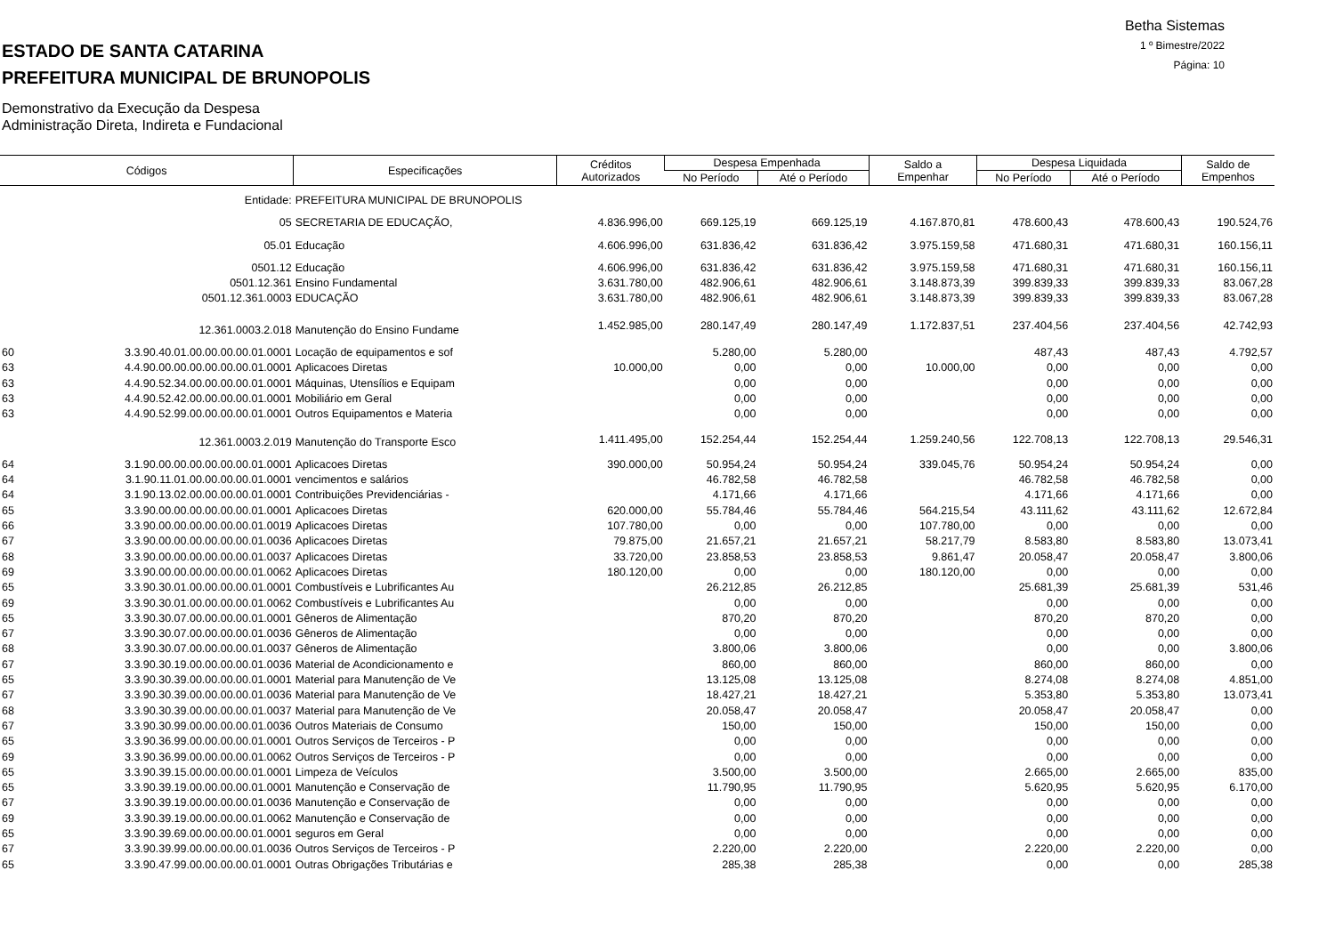ESTADO DE SANTA CATARINA
PREFEITURA MUNICIPAL DE BRUNOPOLIS
Demonstrativo da Execução da Despesa
Administração Direta, Indireta e Fundacional
Betha Sistemas
1 º Bimestre/2022
Página: 10
| Códigos | | Especificações | Créditos Autorizados | Despesa Empenhada | | Saldo a Empenhar | Despesa Liquidada | | Saldo de Empenhos |
| --- | --- | --- | --- | --- | --- | --- | --- | --- | --- |
| | | | | No Período | Até o Período | | No Período | Até o Período | |
| | Entidade: | PREFEITURA MUNICIPAL DE BRUNOPOLIS | | | | | | | |
| | 05 | SECRETARIA DE EDUCAÇÃO, | 4.836.996,00 | 669.125,19 | 669.125,19 | 4.167.870,81 | 478.600,43 | 478.600,43 | 190.524,76 |
| | 05.01 | Educação | 4.606.996,00 | 631.836,42 | 631.836,42 | 3.975.159,58 | 471.680,31 | 471.680,31 | 160.156,11 |
| | 0501.12 | Educação | 4.606.996,00 | 631.836,42 | 631.836,42 | 3.975.159,58 | 471.680,31 | 471.680,31 | 160.156,11 |
| | 0501.12.361 | Ensino Fundamental | 3.631.780,00 | 482.906,61 | 482.906,61 | 3.148.873,39 | 399.839,33 | 399.839,33 | 83.067,28 |
| | 0501.12.361.0003 | EDUCAÇÃO | 3.631.780,00 | 482.906,61 | 482.906,61 | 3.148.873,39 | 399.839,33 | 399.839,33 | 83.067,28 |
| | 12.361.0003.2.018 | Manutenção do Ensino Fundame | 1.452.985,00 | 280.147,49 | 280.147,49 | 1.172.837,51 | 237.404,56 | 237.404,56 | 42.742,93 |
| 60 | 3.3.90.40.01.00.00.00.00.01.0001 | Locação de equipamentos e sof | | 5.280,00 | 5.280,00 | | 487,43 | 487,43 | 4.792,57 |
| 63 | 4.4.90.00.00.00.00.00.00.01.0001 | Aplicacoes Diretas | 10.000,00 | 0,00 | 0,00 | 10.000,00 | 0,00 | 0,00 | 0,00 |
| 63 | 4.4.90.52.34.00.00.00.00.01.0001 | Máquinas, Utensílios e Equipam | | 0,00 | 0,00 | | 0,00 | 0,00 | 0,00 |
| 63 | 4.4.90.52.42.00.00.00.00.01.0001 | Mobiliário em Geral | | 0,00 | 0,00 | | 0,00 | 0,00 | 0,00 |
| 63 | 4.4.90.52.99.00.00.00.00.01.0001 | Outros Equipamentos e Materia | | 0,00 | 0,00 | | 0,00 | 0,00 | 0,00 |
| | 12.361.0003.2.019 | Manutenção do Transporte Esco | 1.411.495,00 | 152.254,44 | 152.254,44 | 1.259.240,56 | 122.708,13 | 122.708,13 | 29.546,31 |
| 64 | 3.1.90.00.00.00.00.00.00.01.0001 | Aplicacoes Diretas | 390.000,00 | 50.954,24 | 50.954,24 | 339.045,76 | 50.954,24 | 50.954,24 | 0,00 |
| 64 | 3.1.90.11.01.00.00.00.00.01.0001 | vencimentos e salários | | 46.782,58 | 46.782,58 | | 46.782,58 | 46.782,58 | 0,00 |
| 64 | 3.1.90.13.02.00.00.00.00.01.0001 | Contribuições Previdenciárias - | | 4.171,66 | 4.171,66 | | 4.171,66 | 4.171,66 | 0,00 |
| 65 | 3.3.90.00.00.00.00.00.00.01.0001 | Aplicacoes Diretas | 620.000,00 | 55.784,46 | 55.784,46 | 564.215,54 | 43.111,62 | 43.111,62 | 12.672,84 |
| 66 | 3.3.90.00.00.00.00.00.00.01.0019 | Aplicacoes Diretas | 107.780,00 | 0,00 | 0,00 | 107.780,00 | 0,00 | 0,00 | 0,00 |
| 67 | 3.3.90.00.00.00.00.00.00.01.0036 | Aplicacoes Diretas | 79.875,00 | 21.657,21 | 21.657,21 | 58.217,79 | 8.583,80 | 8.583,80 | 13.073,41 |
| 68 | 3.3.90.00.00.00.00.00.00.01.0037 | Aplicacoes Diretas | 33.720,00 | 23.858,53 | 23.858,53 | 9.861,47 | 20.058,47 | 20.058,47 | 3.800,06 |
| 69 | 3.3.90.00.00.00.00.00.00.01.0062 | Aplicacoes Diretas | 180.120,00 | 0,00 | 0,00 | 180.120,00 | 0,00 | 0,00 | 0,00 |
| 65 | 3.3.90.30.01.00.00.00.00.01.0001 | Combustíveis e Lubrificantes Au | | 26.212,85 | 26.212,85 | | 25.681,39 | 25.681,39 | 531,46 |
| 69 | 3.3.90.30.01.00.00.00.00.01.0062 | Combustíveis e Lubrificantes Au | | 0,00 | 0,00 | | 0,00 | 0,00 | 0,00 |
| 65 | 3.3.90.30.07.00.00.00.00.01.0001 | Gêneros de Alimentação | | 870,20 | 870,20 | | 870,20 | 870,20 | 0,00 |
| 67 | 3.3.90.30.07.00.00.00.00.01.0036 | Gêneros de Alimentação | | 0,00 | 0,00 | | 0,00 | 0,00 | 0,00 |
| 68 | 3.3.90.30.07.00.00.00.00.01.0037 | Gêneros de Alimentação | | 3.800,06 | 3.800,06 | | 0,00 | 0,00 | 3.800,06 |
| 67 | 3.3.90.30.19.00.00.00.00.01.0036 | Material de Acondicionamento e | | 860,00 | 860,00 | | 860,00 | 860,00 | 0,00 |
| 65 | 3.3.90.30.39.00.00.00.00.01.0001 | Material para Manutenção de Ve | | 13.125,08 | 13.125,08 | | 8.274,08 | 8.274,08 | 4.851,00 |
| 67 | 3.3.90.30.39.00.00.00.00.01.0036 | Material para Manutenção de Ve | | 18.427,21 | 18.427,21 | | 5.353,80 | 5.353,80 | 13.073,41 |
| 68 | 3.3.90.30.39.00.00.00.00.01.0037 | Material para Manutenção de Ve | | 20.058,47 | 20.058,47 | | 20.058,47 | 20.058,47 | 0,00 |
| 67 | 3.3.90.30.99.00.00.00.00.01.0036 | Outros Materiais de Consumo | | 150,00 | 150,00 | | 150,00 | 150,00 | 0,00 |
| 65 | 3.3.90.36.99.00.00.00.00.01.0001 | Outros Serviços de Terceiros - P | | 0,00 | 0,00 | | 0,00 | 0,00 | 0,00 |
| 69 | 3.3.90.36.99.00.00.00.00.01.0062 | Outros Serviços de Terceiros - P | | 0,00 | 0,00 | | 0,00 | 0,00 | 0,00 |
| 65 | 3.3.90.39.15.00.00.00.00.01.0001 | Limpeza de Veículos | | 3.500,00 | 3.500,00 | | 2.665,00 | 2.665,00 | 835,00 |
| 65 | 3.3.90.39.19.00.00.00.00.01.0001 | Manutenção e Conservação de | | 11.790,95 | 11.790,95 | | 5.620,95 | 5.620,95 | 6.170,00 |
| 67 | 3.3.90.39.19.00.00.00.00.01.0036 | Manutenção e Conservação de | | 0,00 | 0,00 | | 0,00 | 0,00 | 0,00 |
| 69 | 3.3.90.39.19.00.00.00.00.01.0062 | Manutenção e Conservação de | | 0,00 | 0,00 | | 0,00 | 0,00 | 0,00 |
| 65 | 3.3.90.39.69.00.00.00.00.01.0001 | seguros em Geral | | 0,00 | 0,00 | | 0,00 | 0,00 | 0,00 |
| 67 | 3.3.90.39.99.00.00.00.00.01.0036 | Outros Serviços de Terceiros - P | | 2.220,00 | 2.220,00 | | 2.220,00 | 2.220,00 | 0,00 |
| 65 | 3.3.90.47.99.00.00.00.00.01.0001 | Outras Obrigações Tributárias e | | 285,38 | 285,38 | | 0,00 | 0,00 | 285,38 |